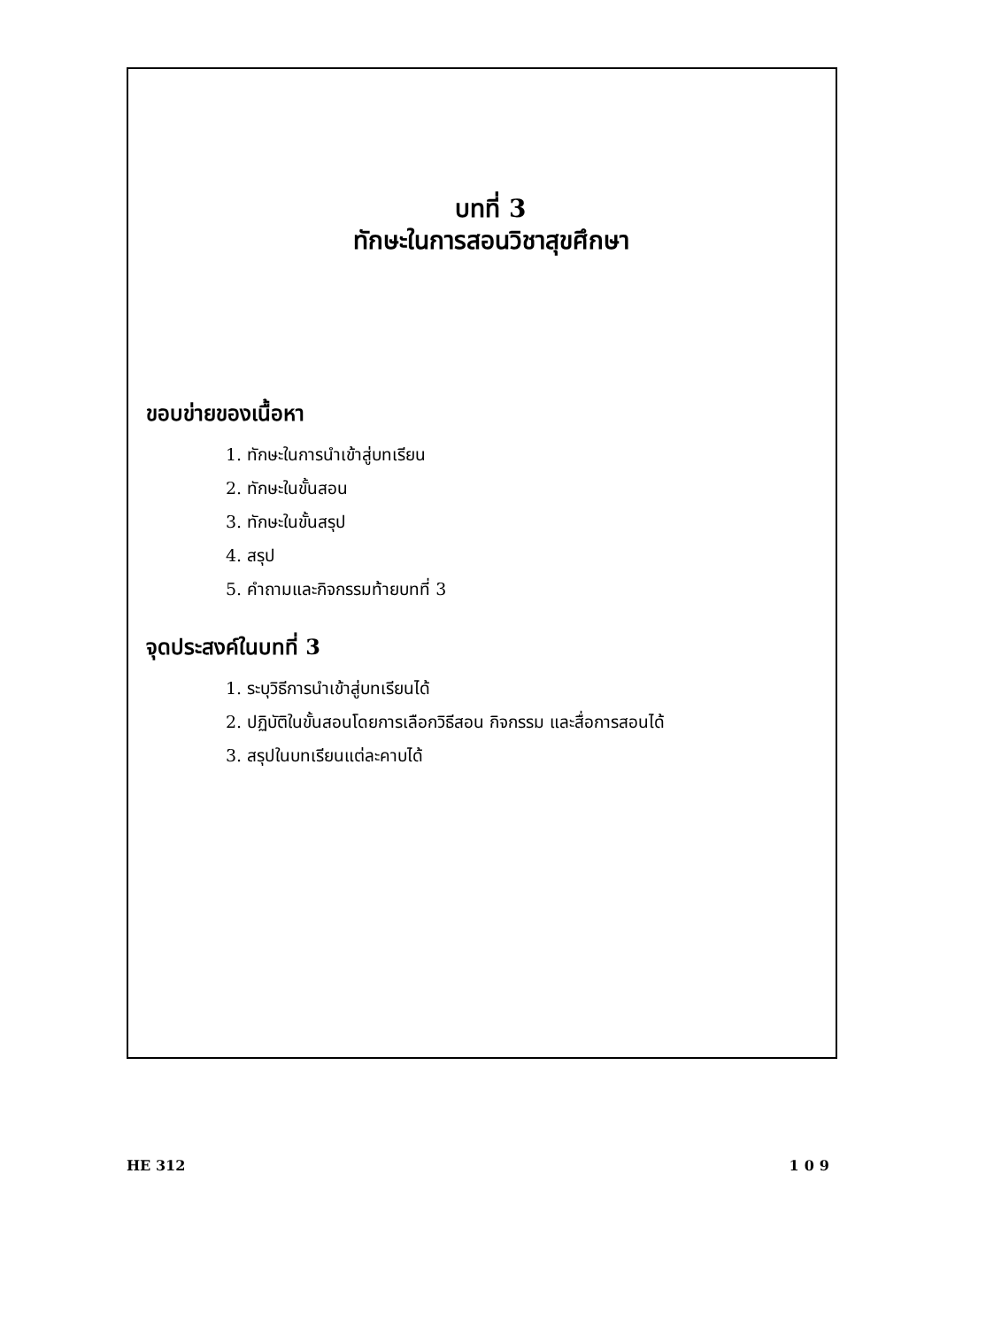บทที่ 3
ทักษะในการสอนวิชาสุขศึกษา
ขอบข่ายของเนื้อหา
1. ทักษะในการนำเข้าสู่บทเรียน
2. ทักษะในขั้นสอน
3. ทักษะในขั้นสรุป
4. สรุป
5. คำถามและกิจกรรมท้ายบทที่ 3
จุดประสงค์ในบทที่ 3
1. ระบุวิธีการนำเข้าสู่บทเรียนได้
2. ปฏิบัติในขั้นสอนโดยการเลือกวิธีสอน กิจกรรม และสื่อการสอนได้
3. สรุปในบทเรียนแต่ละคาบได้
HE 312 109